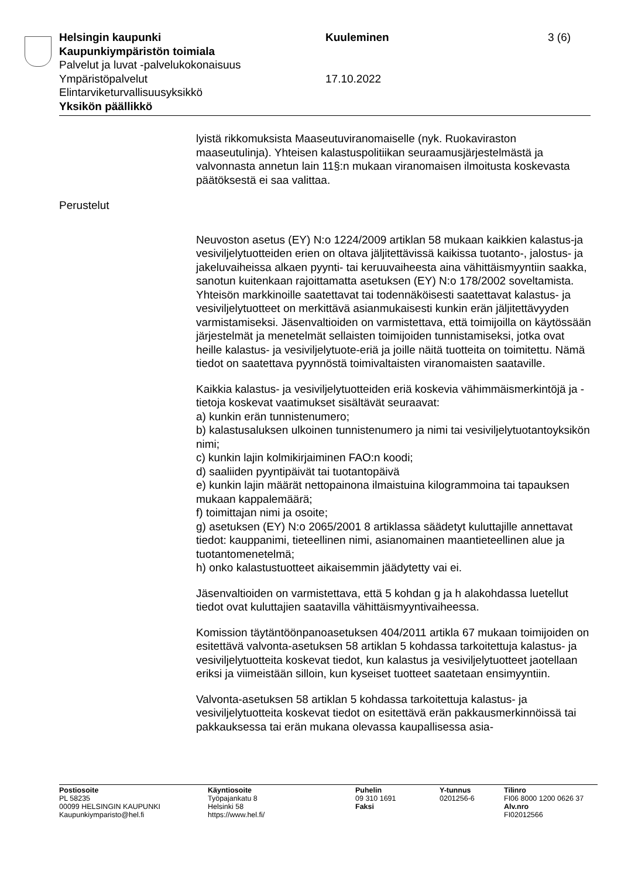Helsingin kaupunki Kuuleminen 3 (6)
Kaupunkiympäristön toimiala
Palvelut ja luvat -palvelukokonaisuus
Ympäristöpalvelut 17.10.2022
Elintarviketurvallisuusyksikkö
Yksikön päällikkö
lyistä rikkomuksista Maaseutuviranomaiselle (nyk. Ruokaviraston maaseutulinja). Yhteisen kalastuspolitiikan seuraamusjärjestelmästä ja valvonnasta annetun lain 11§:n mukaan viranomaisen ilmoitusta koskevasta päätöksestä ei saa valittaa.
Perustelut
Neuvoston asetus (EY) N:o 1224/2009 artiklan 58 mukaan kaikkien kalastus-ja vesiviljelytuotteiden erien on oltava jäljitettävissä kaikissa tuotanto-, jalostus- ja jakeluvaiheissa alkaen pyynti- tai keruuvaiheesta aina vähittäismyyntiin saakka, sanotun kuitenkaan rajoittamatta asetuksen (EY) N:o 178/2002 soveltamista. Yhteisön markkinoille saatettavat tai todennäköisesti saatettavat kalastus- ja vesiviljelytuotteet on merkittävä asianmukaisesti kunkin erän jäljitettävyyden varmistamiseksi. Jäsenvaltioiden on varmistettava, että toimijoilla on käytössään järjestelmät ja menetelmät sellaisten toimijoiden tunnistamiseksi, jotka ovat heille kalastus- ja vesiviljelytuote-eriä ja joille näitä tuotteita on toimitettu. Nämä tiedot on saatettava pyynnöstä toimivaltaisten viranomaisten saataville.
Kaikkia kalastus- ja vesiviljelytuotteiden eriä koskevia vähimmäismerkintöjä ja -tietoja koskevat vaatimukset sisältävät seuraavat:
a) kunkin erän tunnistenumero;
b) kalastusaluksen ulkoinen tunnistenumero ja nimi tai vesiviljelytuotantoyksikön nimi;
c) kunkin lajin kolmikirjaiminen FAO:n koodi;
d) saaliiden pyyntipäivät tai tuotantopäivä
e) kunkin lajin määrät nettopainona ilmaistuina kilogrammoina tai tapauksen mukaan kappalemäärä;
f) toimittajan nimi ja osoite;
g) asetuksen (EY) N:o 2065/2001 8 artiklassa säädetyt kuluttajille annettavat tiedot: kauppanimi, tieteellinen nimi, asianomainen maantieteellinen alue ja tuotantomenetelmä;
h) onko kalastustuotteet aikaisemmin jäädytetty vai ei.
Jäsenvaltioiden on varmistettava, että 5 kohdan g ja h alakohdassa luetellut tiedot ovat kuluttajien saatavilla vähittäismyyntivaiheessa.
Komission täytäntöönpanoasetuksen 404/2011 artikla 67 mukaan toimijoiden on esitettävä valvonta-asetuksen 58 artiklan 5 kohdassa tarkoitettuja kalastus- ja vesiviljelytuotteita koskevat tiedot, kun kalastus ja vesiviljelytuotteet jaotellaan eriksi ja viimeistään silloin, kun kyseiset tuotteet saatetaan ensimyyntiin.
Valvonta-asetuksen 58 artiklan 5 kohdassa tarkoitettuja kalastus- ja vesiviljelytuotteita koskevat tiedot on esitettävä erän pakkausmerkinnöissä tai pakkauksessa tai erän mukana olevassa kaupallisessa asia-
Postiosoite
PL 58235
00099 HELSINGIN KAUPUNKI
Kaupunkiymparisto@hel.fi
Käyntiosoite
Työpajankatu 8
Helsinki 58
https://www.hel.fi/
Puhelin
09 310 1691
Faksi
Y-tunnus
0201256-6
Tilinro
FI06 8000 1200 0626 37
Alv.nro
FI02012566